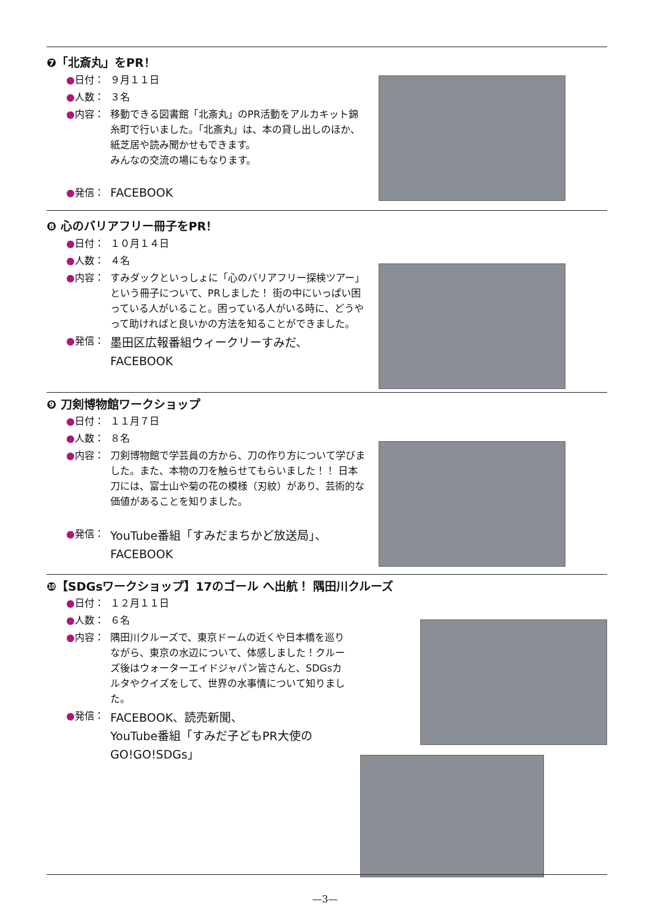❼「北斎丸」をPR！
●日付： ９月１１日
●人数： ３名
●内容： 移動できる図書館「北斎丸」のPR活動をアルカキット錦糸町で行いました。「北斎丸」は、本の貸し出しのほか、紙芝居や読み聞かせもできます。
みんなの交流の場にもなります。
●発信： FACEBOOK
❽ 心のバリアフリー冊子をPR！
●日付： １０月１４日
●人数： ４名
●内容： すみダックといっしょに「心のバリアフリー探検ツアー」という冊子について、PRしました！ 街の中にいっぱい困っている人がいること。困っている人がいる時に、どうやって助ければと良いかの方法を知ることができました。
●発信： 墨田区広報番組ウィークリーすみだ、
FACEBOOK
❾ 刀剣博物館ワークショップ
●日付： １１月７日
●人数： ８名
●内容： 刀剣博物館で学芸員の方から、刀の作り方について学びました。また、本物の刀を触らせてもらいました！！ 日本刀には、富士山や菊の花の模様（刃紋）があり、芸術的な価値があることを知りました。
●発信： YouTube番組「すみだまちかど放送局」、
FACEBOOK
❿【SDGsワークショップ】17のゴール へ出航！ 隅田川クルーズ
●日付： １２月１１日
●人数： ６名
●内容： 隅田川クルーズで、東京ドームの近くや日本橋を巡りながら、東京の水辺について、体感しました！クルーズ後はウォーターエイドジャパン皆さんと、SDGsカルタやクイズをして、世界の水事情について知りました。
●発信： FACEBOOK、読売新聞、
YouTube番組「すみだ子どもPR大使のGO!GO!SDGs」
—3—